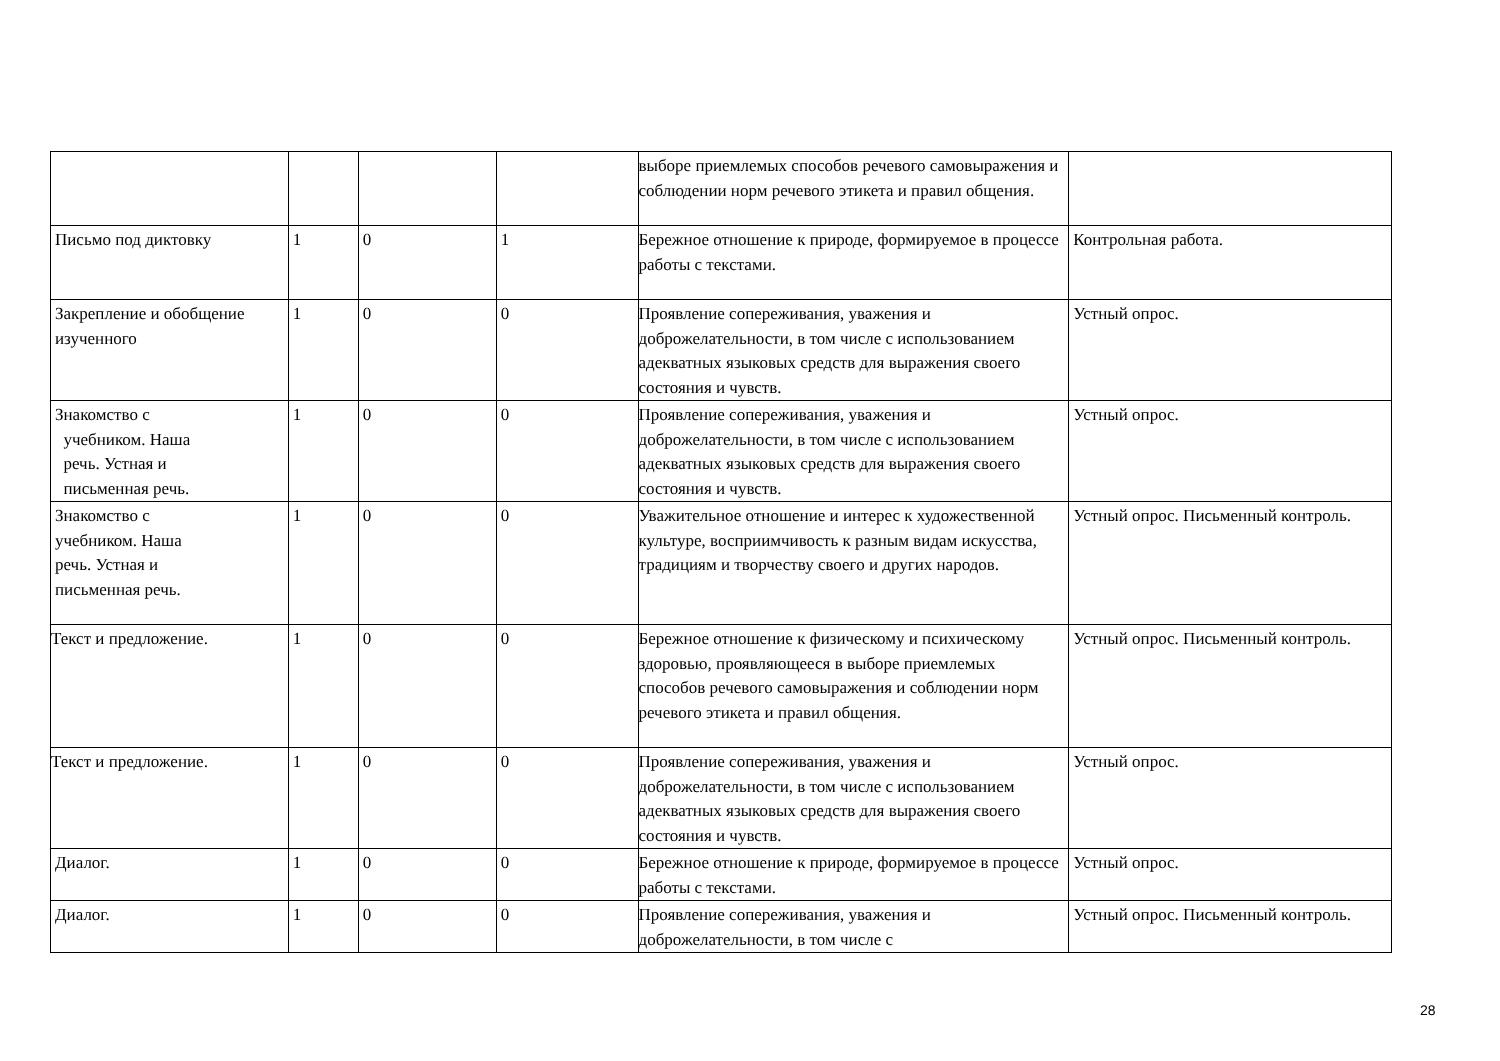| | | | | выборе приемлемых способов речевого самовыражения и соблюдении норм речевого этикета и правил общения. | |
| Письмо под диктовку | 1 | 0 | 1 | Бережное отношение к природе, формируемое в процессе работы с текстами. | Контрольная работа. |
| Закрепление и обобщение изученного | 1 | 0 | 0 | Проявление сопереживания, уважения и доброжелательности, в том числе с использованием адекватных языковых средств для выражения своего состояния и чувств. | Устный опрос. |
| Знакомство с учебником. Наша речь. Устная и письменная речь. | 1 | 0 | 0 | Проявление сопереживания, уважения и доброжелательности, в том числе с использованием адекватных языковых средств для выражения своего состояния и чувств. | Устный опрос. |
| Знакомство с учебником. Наша речь. Устная и письменная речь. | 1 | 0 | 0 | Уважительное отношение и интерес к художественной культуре, восприимчивость к разным видам искусства, традициям и творчеству своего и других народов. | Устный опрос. Письменный контроль. |
| Текст и предложение. | 1 | 0 | 0 | Бережное отношение к физическому и психическому здоровью, проявляющееся в выборе приемлемых способов речевого самовыражения и соблюдении норм речевого этикета и правил общения. | Устный опрос. Письменный контроль. |
| Текст и предложение. | 1 | 0 | 0 | Проявление сопереживания, уважения и доброжелательности, в том числе с использованием адекватных языковых средств для выражения своего состояния и чувств. | Устный опрос. |
| Диалог. | 1 | 0 | 0 | Бережное отношение к природе, формируемое в процессе работы с текстами. | Устный опрос. |
| Диалог. | 1 | 0 | 0 | Проявление сопереживания, уважения и доброжелательности, в том числе с | Устный опрос. Письменный контроль. |
28